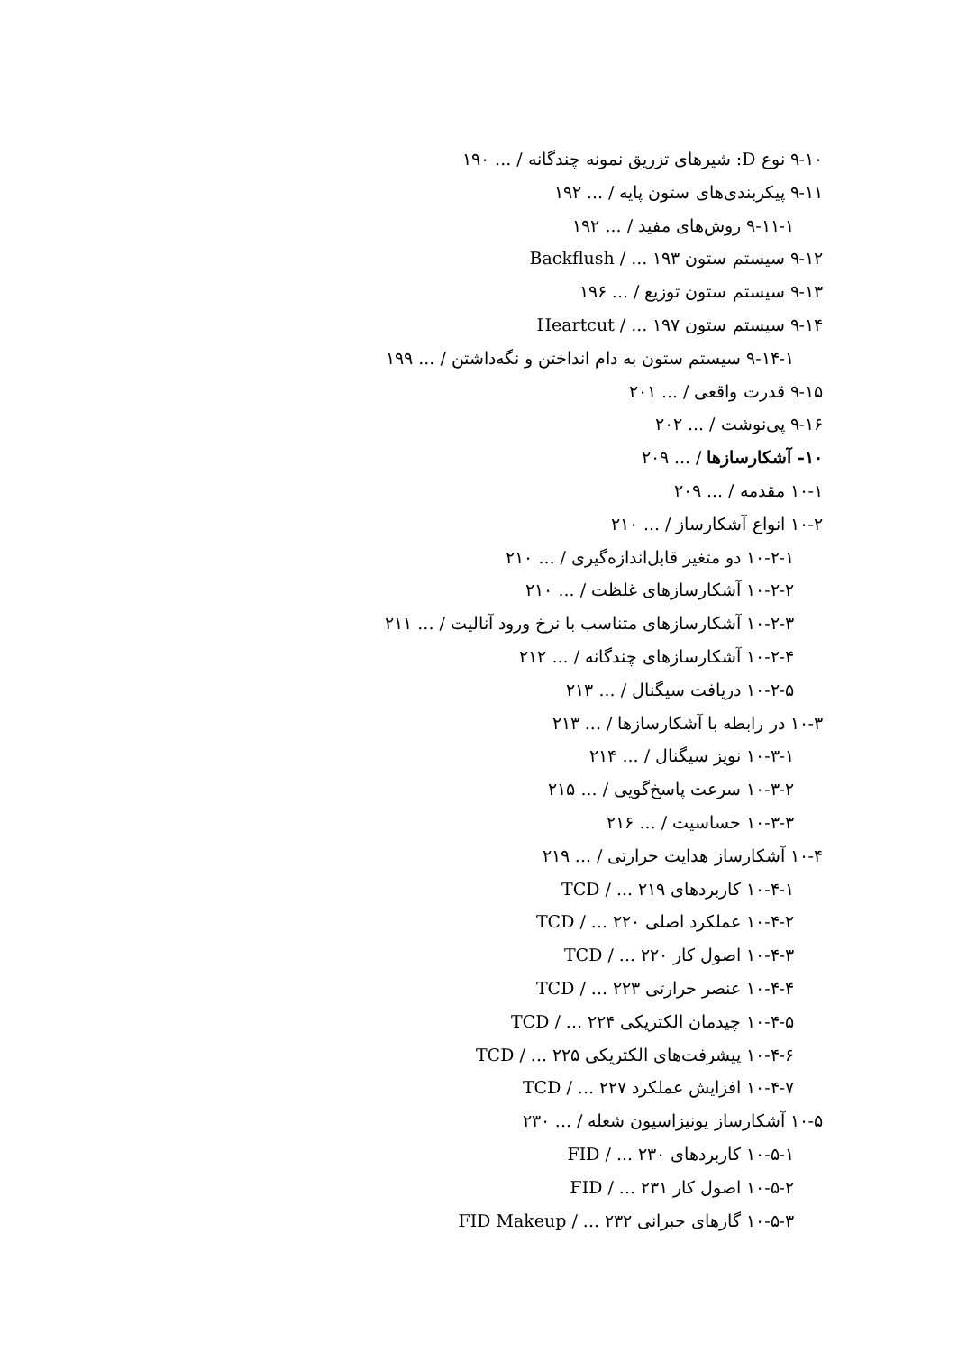۹-۱۰ نوع D: شیرهای تزریق نمونه چندگانه / ... ۱۹۰
۹-۱۱ پیکربندی‌های ستون پایه / ... ۱۹۲
۹-۱۱-۱ روش‌های مفید / ... ۱۹۲
۹-۱۲ سیستم ستون Backflush / ... ۱۹۳
۹-۱۳ سیستم ستون توزیع / ... ۱۹۶
۹-۱۴ سیستم ستون Heartcut / ... ۱۹۷
۹-۱۴-۱ سیستم ستون به دام انداختن و نگه‌داشتن / ... ۱۹۹
۹-۱۵ قدرت واقعی / ... ۲۰۱
۹-۱۶ پی‌نوشت / ... ۲۰۲
۱۰- آشکارسازها / ... ۲۰۹
۱۰-۱ مقدمه / ... ۲۰۹
۱۰-۲ انواع آشکارساز / ... ۲۱۰
۱۰-۲-۱ دو متغیر قابل‌اندازه‌گیری / ... ۲۱۰
۱۰-۲-۲ آشکارسازهای غلظت / ... ۲۱۰
۱۰-۲-۳ آشکارسازهای متناسب با نرخ ورود آنالیت / ... ۲۱۱
۱۰-۲-۴ آشکارسازهای چندگانه / ... ۲۱۲
۱۰-۲-۵ دریافت سیگنال / ... ۲۱۳
۱۰-۳ در رابطه با آشکارسازها / ... ۲۱۳
۱۰-۳-۱ نویز سیگنال / ... ۲۱۴
۱۰-۳-۲ سرعت پاسخ‌گویی / ... ۲۱۵
۱۰-۳-۳ حساسیت / ... ۲۱۶
۱۰-۴ آشکارساز هدایت حرارتی / ... ۲۱۹
۱۰-۴-۱ کاربردهای TCD / ... ۲۱۹
۱۰-۴-۲ عملکرد اصلی TCD / ... ۲۲۰
۱۰-۴-۳ اصول کار TCD / ... ۲۲۰
۱۰-۴-۴ عنصر حرارتی TCD / ... ۲۲۳
۱۰-۴-۵ چیدمان الکتریکی TCD / ... ۲۲۴
۱۰-۴-۶ پیشرفت‌های الکتریکی TCD / ... ۲۲۵
۱۰-۴-۷ افزایش عملکرد TCD / ... ۲۲۷
۱۰-۵ آشکارساز یونیزاسیون شعله / ... ۲۳۰
۱۰-۵-۱ کاربردهای FID / ... ۲۳۰
۱۰-۵-۲ اصول کار FID / ... ۲۳۱
۱۰-۵-۳ گازهای جبرانی FID Makeup / ... ۲۳۲